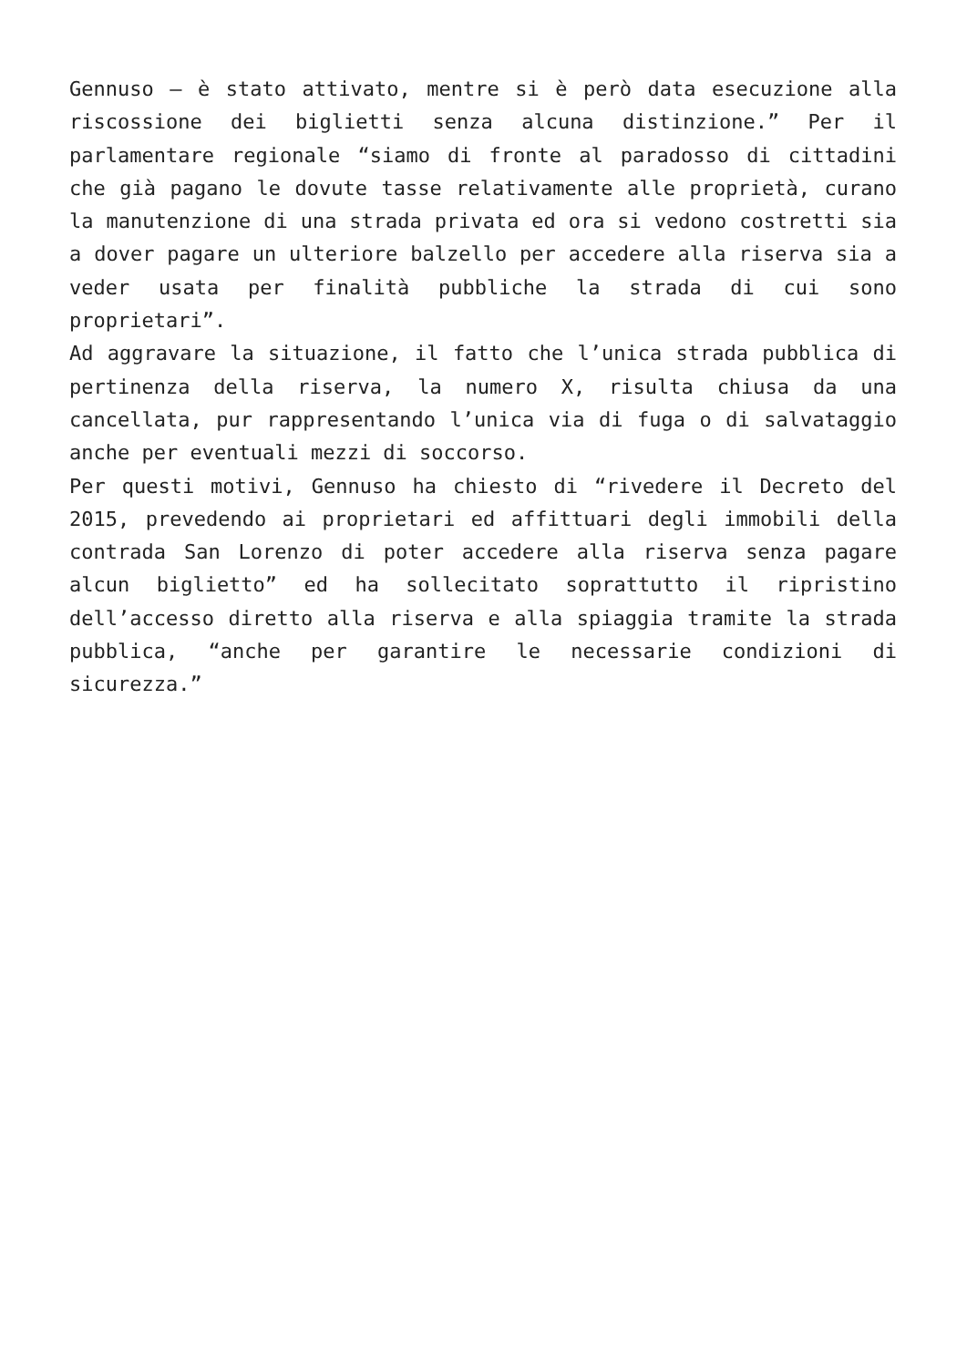Gennuso – è stato attivato, mentre si è però data esecuzione alla riscossione dei biglietti senza alcuna distinzione.” Per il parlamentare regionale “siamo di fronte al paradosso di cittadini che già pagano le dovute tasse relativamente alle proprietà, curano la manutenzione di una strada privata ed ora si vedono costretti sia a dover pagare un ulteriore balzello per accedere alla riserva sia a veder usata per finalità pubbliche la strada di cui sono proprietari”.
Ad aggravare la situazione, il fatto che l’unica strada pubblica di pertinenza della riserva, la numero X, risulta chiusa da una cancellata, pur rappresentando l’unica via di fuga o di salvataggio anche per eventuali mezzi di soccorso.
Per questi motivi, Gennuso ha chiesto di “rivedere il Decreto del 2015, prevedendo ai proprietari ed affittuari degli immobili della contrada San Lorenzo di poter accedere alla riserva senza pagare alcun biglietto” ed ha sollecitato soprattutto il ripristino dell’accesso diretto alla riserva e alla spiaggia tramite la strada pubblica, “anche per garantire le necessarie condizioni di sicurezza.”